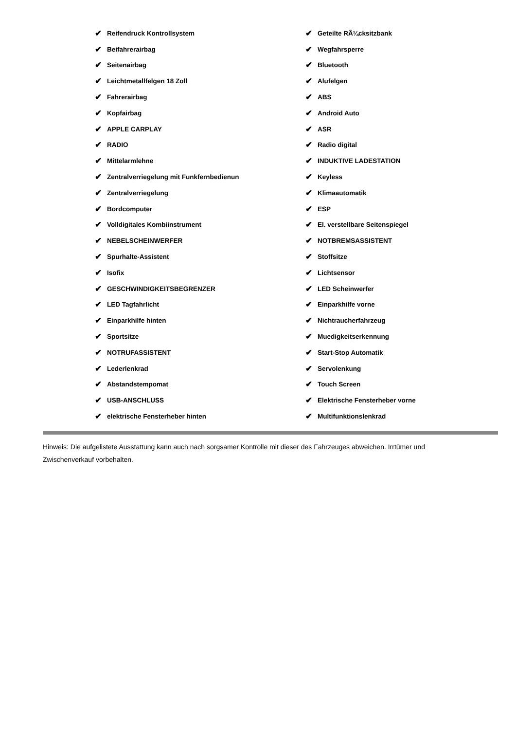✔ Reifendruck Kontrollsystem
✔ Beifahrerairbag
✔ Seitenairbag
✔ Leichtmetallfelgen 18 Zoll
✔ Fahrerairbag
✔ Kopfairbag
✔ APPLE CARPLAY
✔ RADIO
✔ Mittelarmlehne
✔ Zentralverriegelung mit Funkfernbedienun
✔ Zentralverriegelung
✔ Bordcomputer
✔ Volldigitales Kombiinstrument
✔ NEBELSCHEINWERFER
✔ Spurhalte-Assistent
✔ Isofix
✔ GESCHWINDIGKEITSBEGRENZER
✔ LED Tagfahrlicht
✔ Einparkhilfe hinten
✔ Sportsitze
✔ NOTRUFASSISTENT
✔ Lederlenkrad
✔ Abstandstempomat
✔ USB-ANSCHLUSS
✔ elektrische Fensterheber hinten
✔ Geteilte RÃ¼cksitzbank
✔ Wegfahrsperre
✔ Bluetooth
✔ Alufelgen
✔ ABS
✔ Android Auto
✔ ASR
✔ Radio digital
✔ INDUKTIVE LADESTATION
✔ Keyless
✔ Klimaautomatik
✔ ESP
✔ El. verstellbare Seitenspiegel
✔ NOTBREMSASSISTENT
✔ Stoffsitze
✔ Lichtsensor
✔ LED Scheinwerfer
✔ Einparkhilfe vorne
✔ Nichtraucherfahrzeug
✔ Muedigkeitserkennung
✔ Start-Stop Automatik
✔ Servolenkung
✔ Touch Screen
✔ Elektrische Fensterheber vorne
✔ Multifunktionslenkrad
Hinweis: Die aufgelistete Ausstattung kann auch nach sorgsamer Kontrolle mit dieser des Fahrzeuges abweichen. Irrtümer und Zwischenverkauf vorbehalten.